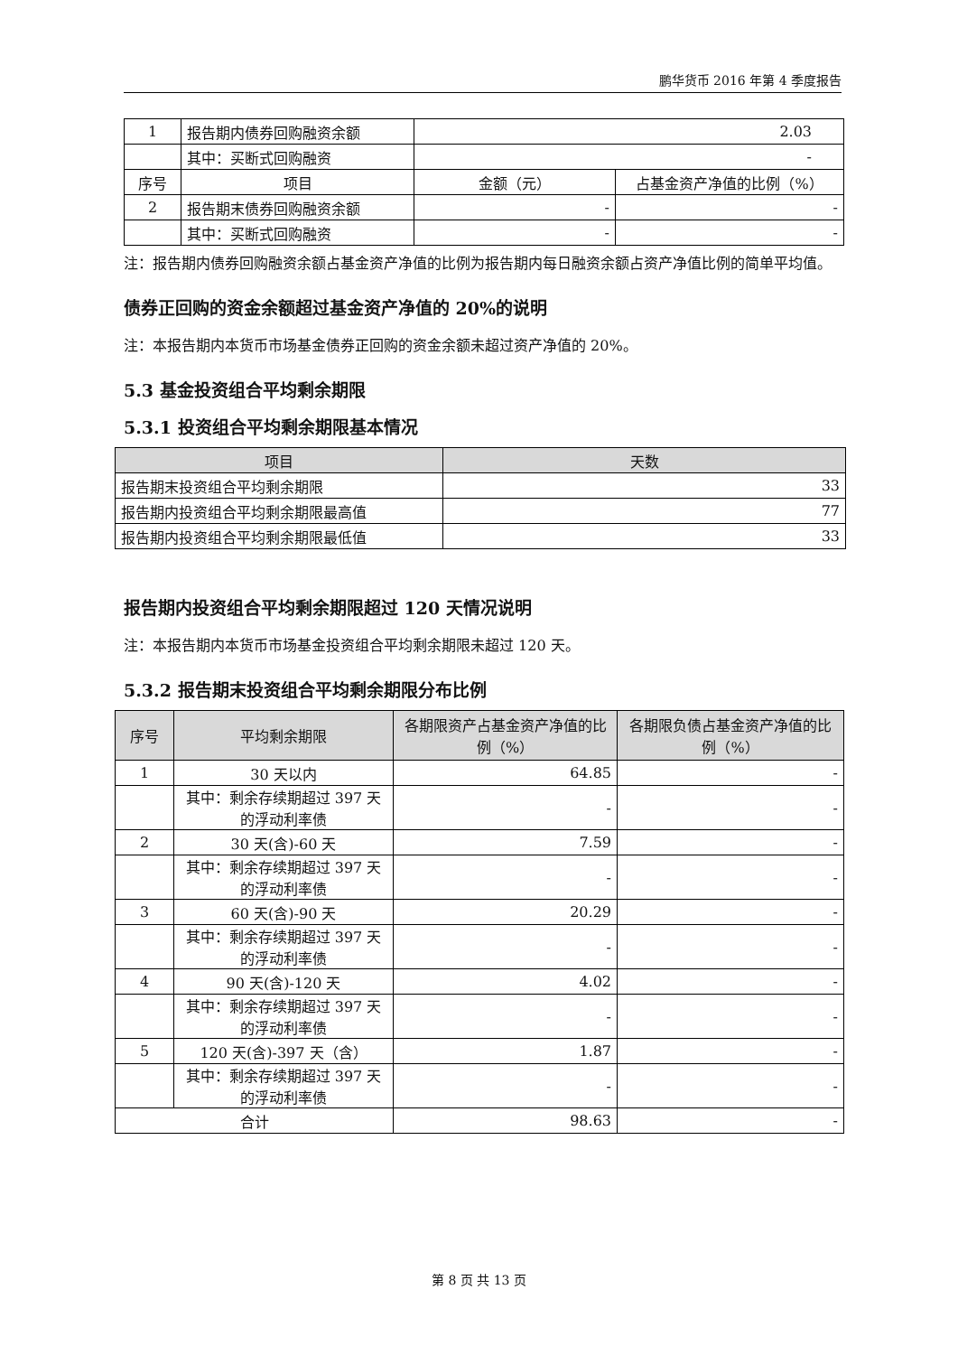鹏华货币 2016 年第 4 季度报告
| 1 | 报告期内债券回购融资余额 | 2.03 | |
| | 其中：买断式回购融资 | - | |
| 序号 | 项目 | 金额（元） | 占基金资产净值的比例（%） |
| 2 | 报告期末债券回购融资余额 | - | - |
| | 其中：买断式回购融资 | - | - |
注：报告期内债券回购融资余额占基金资产净值的比例为报告期内每日融资余额占资产净值比例的简单平均值。
债券正回购的资金余额超过基金资产净值的 20%的说明
注：本报告期内本货币市场基金债券正回购的资金余额未超过资产净值的 20%。
5.3 基金投资组合平均剩余期限
5.3.1 投资组合平均剩余期限基本情况
| 项目 | 天数 |
| --- | --- |
| 报告期末投资组合平均剩余期限 | 33 |
| 报告期内投资组合平均剩余期限最高值 | 77 |
| 报告期内投资组合平均剩余期限最低值 | 33 |
报告期内投资组合平均剩余期限超过 120 天情况说明
注：本报告期内本货币市场基金投资组合平均剩余期限未超过 120 天。
5.3.2 报告期末投资组合平均剩余期限分布比例
| 序号 | 平均剩余期限 | 各期限资产占基金资产净值的比例（%） | 各期限负债占基金资产净值的比例（%） |
| --- | --- | --- | --- |
| 1 | 30 天以内 | 64.85 | - |
| | 其中：剩余存续期超过 397 天的浮动利率债 | - | - |
| 2 | 30 天(含)-60 天 | 7.59 | - |
| | 其中：剩余存续期超过 397 天的浮动利率债 | - | - |
| 3 | 60 天(含)-90 天 | 20.29 | - |
| | 其中：剩余存续期超过 397 天的浮动利率债 | - | - |
| 4 | 90 天(含)-120 天 | 4.02 | - |
| | 其中：剩余存续期超过 397 天的浮动利率债 | - | - |
| 5 | 120 天(含)-397 天（含） | 1.87 | - |
| | 其中：剩余存续期超过 397 天的浮动利率债 | - | - |
| 合计 | | 98.63 | - |
第 8 页 共 13 页